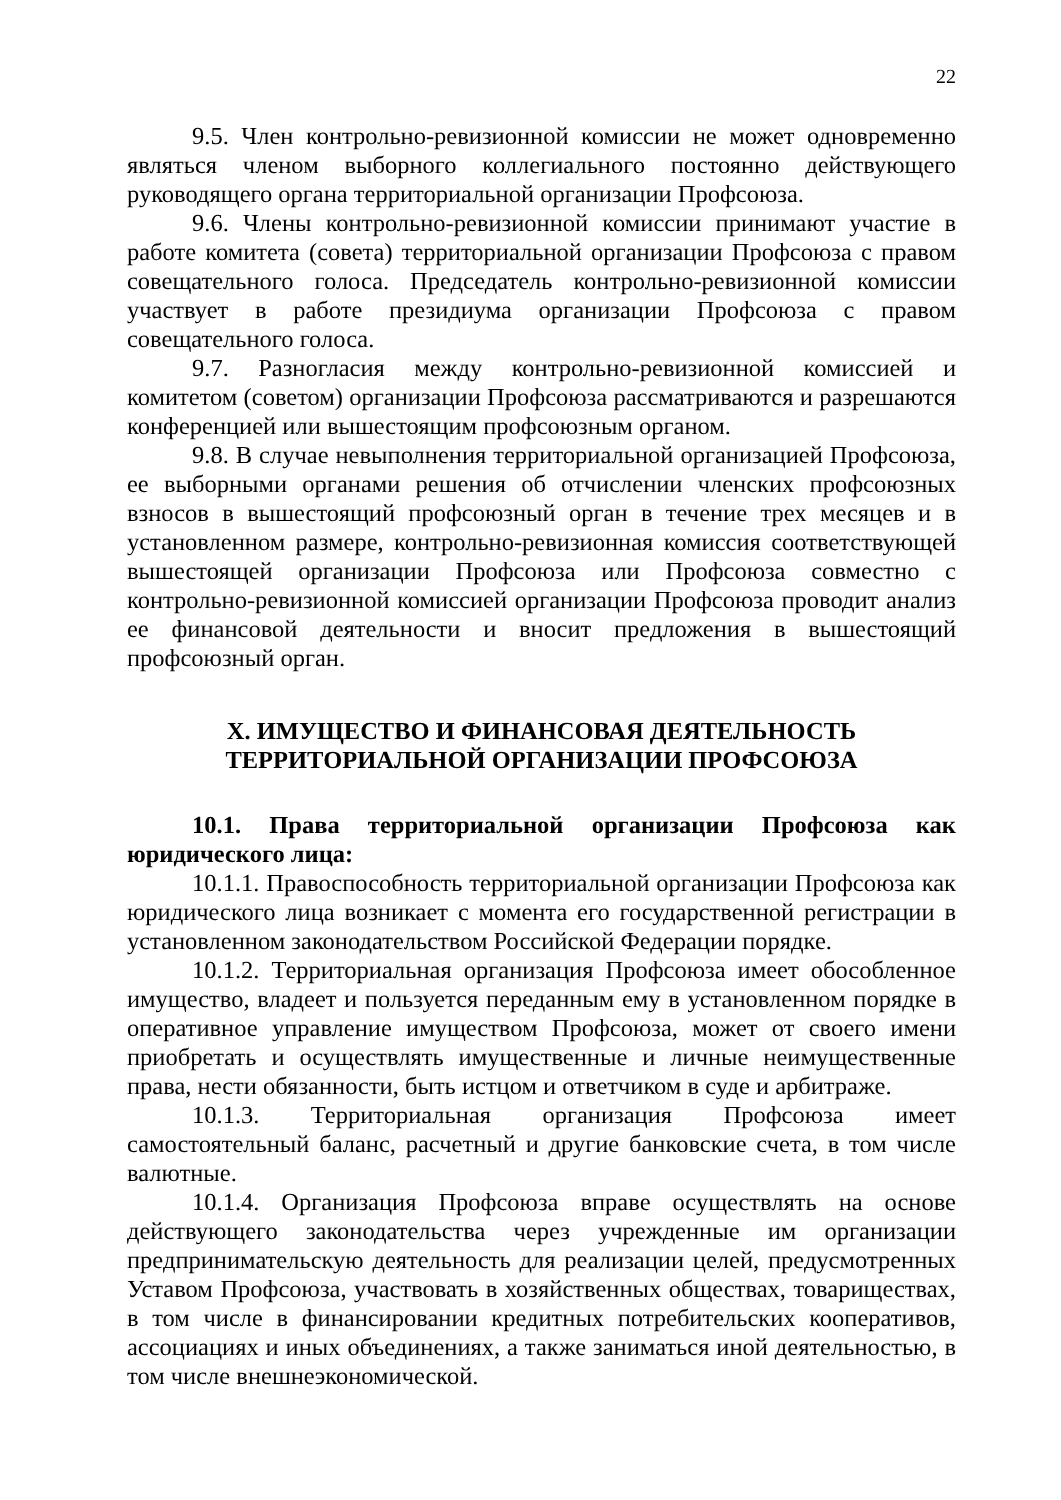22
9.5. Член контрольно-ревизионной комиссии не может одновременно являться членом выборного коллегиального постоянно действующего руководящего органа территориальной организации Профсоюза.
9.6. Члены контрольно-ревизионной комиссии принимают участие в работе комитета (совета) территориальной организации Профсоюза с правом совещательного голоса. Председатель контрольно-ревизионной комиссии участвует в работе президиума организации Профсоюза с правом совещательного голоса.
9.7. Разногласия между контрольно-ревизионной комиссией и комитетом (советом) организации Профсоюза рассматриваются и разрешаются конференцией или вышестоящим профсоюзным органом.
9.8. В случае невыполнения территориальной организацией Профсоюза, ее выборными органами решения об отчислении членских профсоюзных взносов в вышестоящий профсоюзный орган в течение трех месяцев и в установленном размере, контрольно-ревизионная комиссия соответствующей вышестоящей организации Профсоюза или Профсоюза совместно с контрольно-ревизионной комиссией организации Профсоюза проводит анализ ее финансовой деятельности и вносит предложения в вышестоящий профсоюзный орган.
X. ИМУЩЕСТВО И ФИНАНСОВАЯ ДЕЯТЕЛЬНОСТЬ
ТЕРРИТОРИАЛЬНОЙ ОРГАНИЗАЦИИ ПРОФСОЮЗА
10.1. Права территориальной организации Профсоюза как юридического лица:
10.1.1. Правоспособность территориальной организации Профсоюза как юридического лица возникает с момента его государственной регистрации в установленном законодательством Российской Федерации порядке.
10.1.2. Территориальная организация Профсоюза имеет обособленное имущество, владеет и пользуется переданным ему в установленном порядке в оперативное управление имуществом Профсоюза, может от своего имени приобретать и осуществлять имущественные и личные неимущественные права, нести обязанности, быть истцом и ответчиком в суде и арбитраже.
10.1.3. Территориальная организация Профсоюза имеет самостоятельный баланс, расчетный и другие банковские счета, в том числе валютные.
10.1.4. Организация Профсоюза вправе осуществлять на основе действующего законодательства через учрежденные им организации предпринимательскую деятельность для реализации целей, предусмотренных Уставом Профсоюза, участвовать в хозяйственных обществах, товариществах, в том числе в финансировании кредитных потребительских кооперативов, ассоциациях и иных объединениях, а также заниматься иной деятельностью, в том числе внешнеэкономической.